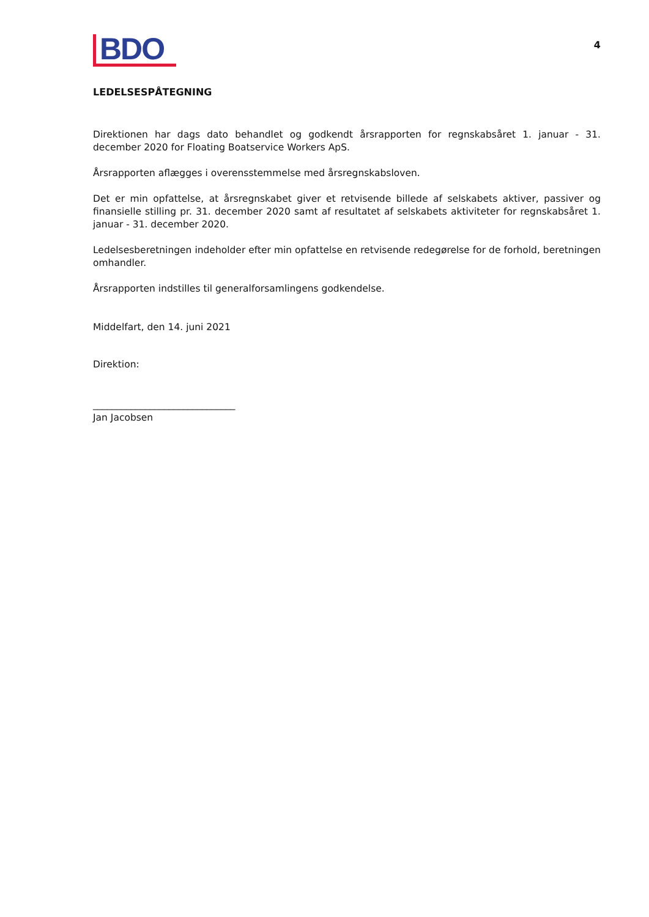BDO
4
LEDELSESPÅTEGNING
Direktionen har dags dato behandlet og godkendt årsrapporten for regnskabsåret 1. januar - 31. december 2020 for Floating Boatservice Workers ApS.
Årsrapporten aflægges i overensstemmelse med årsregnskabsloven.
Det er min opfattelse, at årsregnskabet giver et retvisende billede af selskabets aktiver, passiver og finansielle stilling pr. 31. december 2020 samt af resultatet af selskabets aktiviteter for regnskabsåret 1. januar - 31. december 2020.
Ledelsesberetningen indeholder efter min opfattelse en retvisende redegørelse for de forhold, beretningen omhandler.
Årsrapporten indstilles til generalforsamlingens godkendelse.
Middelfart, den 14. juni 2021
Direktion:
______________________________
Jan Jacobsen